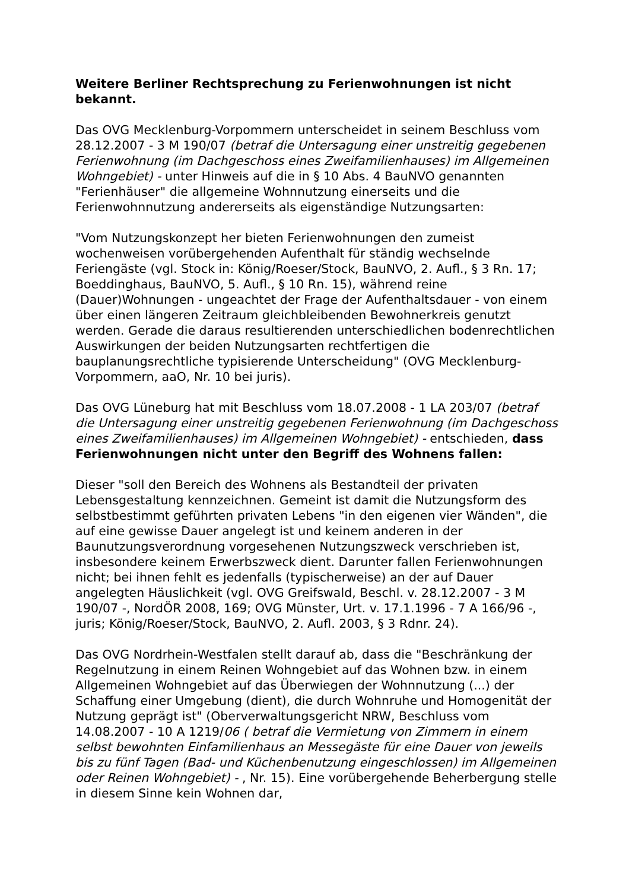Weitere Berliner Rechtsprechung zu Ferienwohnungen ist nicht bekannt.
Das OVG Mecklenburg-Vorpommern unterscheidet in seinem Beschluss vom 28.12.2007 - 3 M 190/07 (betraf die Untersagung einer unstreitig gegebenen Ferienwohnung (im Dachgeschoss eines Zweifamilienhauses) im Allgemeinen Wohngebiet) - unter Hinweis auf die in § 10 Abs. 4 BauNVO genannten "Ferienhäuser" die allgemeine Wohnnutzung einerseits und die Ferienwohnnutzung andererseits als eigenständige Nutzungsarten:
"Vom Nutzungskonzept her bieten Ferienwohnungen den zumeist wochenweisen vorübergehenden Aufenthalt für ständig wechselnde Feriengäste (vgl. Stock in: König/Roeser/Stock, BauNVO, 2. Aufl., § 3 Rn. 17; Boeddinghaus, BauNVO, 5. Aufl., § 10 Rn. 15), während reine (Dauer)Wohnungen - ungeachtet der Frage der Aufenthaltsdauer - von einem über einen längeren Zeitraum gleichbleibenden Bewohnerkreis genutzt werden. Gerade die daraus resultierenden unterschiedlichen bodenrechtlichen Auswirkungen der beiden Nutzungsarten rechtfertigen die bauplanungsrechtliche typisierende Unterscheidung" (OVG Mecklenburg-Vorpommern, aaO, Nr. 10 bei juris).
Das OVG Lüneburg hat mit Beschluss vom 18.07.2008 - 1 LA 203/07 (betraf die Untersagung einer unstreitig gegebenen Ferienwohnung (im Dachgeschoss eines Zweifamilienhauses) im Allgemeinen Wohngebiet) - entschieden, dass Ferienwohnungen nicht unter den Begriff des Wohnens fallen:
Dieser "soll den Bereich des Wohnens als Bestandteil der privaten Lebensgestaltung kennzeichnen. Gemeint ist damit die Nutzungsform des selbstbestimmt geführten privaten Lebens "in den eigenen vier Wänden", die auf eine gewisse Dauer angelegt ist und keinem anderen in der Baunutzungsverordnung vorgesehenen Nutzungszweck verschrieben ist, insbesondere keinem Erwerbszweck dient. Darunter fallen Ferienwohnungen nicht; bei ihnen fehlt es jedenfalls (typischerweise) an der auf Dauer angelegten Häuslichkeit (vgl. OVG Greifswald, Beschl. v. 28.12.2007 - 3 M 190/07 -, NordÖR 2008, 169; OVG Münster, Urt. v. 17.1.1996 - 7 A 166/96 -, juris; König/Roeser/Stock, BauNVO, 2. Aufl. 2003, § 3 Rdnr. 24).
Das OVG Nordrhein-Westfalen stellt darauf ab, dass die "Beschränkung der Regelnutzung in einem Reinen Wohngebiet auf das Wohnen bzw. in einem Allgemeinen Wohngebiet auf das Überwiegen der Wohnnutzung (...) der Schaffung einer Umgebung (dient), die durch Wohnruhe und Homogenität der Nutzung geprägt ist" (Oberverwaltungsgericht NRW, Beschluss vom 14.08.2007 - 10 A 1219/06 ( betraf die Vermietung von Zimmern in einem selbst bewohnten Einfamilienhaus an Messegäste für eine Dauer von jeweils bis zu fünf Tagen (Bad- und Küchenbenutzung eingeschlossen) im Allgemeinen oder Reinen Wohngebiet) - , Nr. 15). Eine vorübergehende Beherbergung stelle in diesem Sinne kein Wohnen dar,